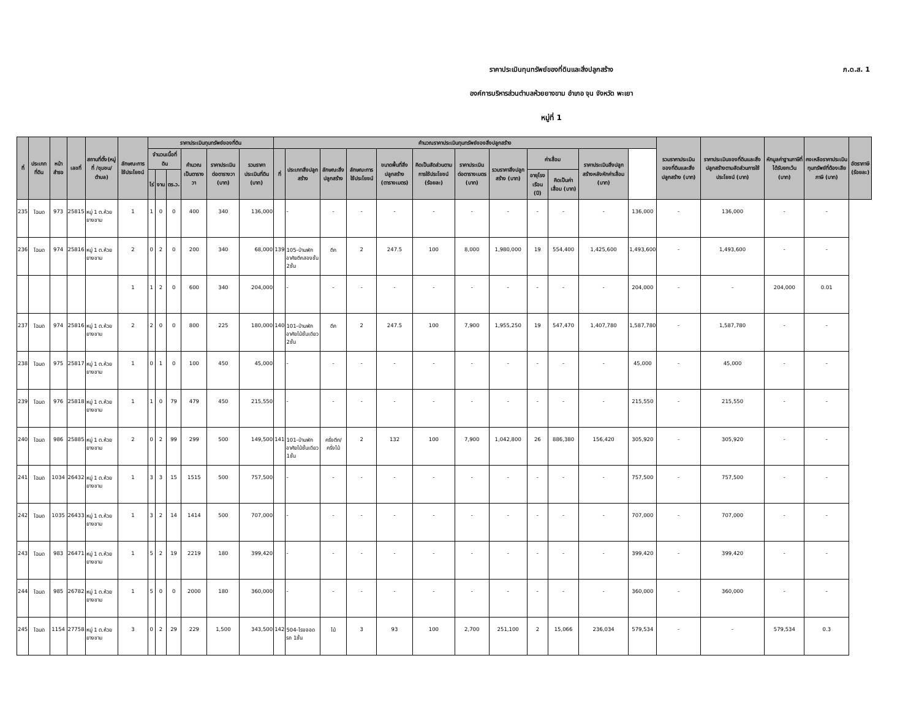ภ.ด.ส. 1
ราคาประเมินทุนทรัพย์ของที่ดินและสิ่งปลูกสร้าง
องค์การบริหารส่วนตำบลห้วยยางขาม อำเภอ จุน จังหวัด พะเยา
หมู่ที่ 1
| ที่ | ประเภทที่ดิน | หน้าสำรจ | เลขที่ | สถานที่ตั้ง(หมู่ที่ /ชุมชน/ ตำบล) | ลักษณะการใช้ประโยชน์ | ราคาประเมินทุนทรัพย์ของที่ดิน | | | | | | คำนวณราคาประเมินทุนทรัพย์ของสิ่งปลูกสร้าง | | | | | | | | | | | | รวมราคาประเมินของที่ดินและสิ่งปลูกสร้าง (บาท) | ราคาประเมินของที่ดินและสิ่งปลูกสร้างตามสัดส่วนการใช้ประโยชน์ (บาท) | หักมูลค่าฐานภาษีที่ได้รับยกเว้น (บาท) | คงเหลือราคาประเมินทุนทรัพย์ที่ต้องเสียภาษี (บาท) | อัตราภาษี (ร้อยละ) |
| --- | --- | --- | --- | --- | --- | --- | --- | --- | --- | --- | --- | --- | --- | --- | --- | --- | --- | --- | --- | --- | --- | --- | --- | --- | --- | --- | --- | --- |
| | | | | | | จำนวนเนื้อที่ดิน | | | คำนวณเป็นตารางวา | ราคาประเมินต่อตารางวา (บาท) | รวมราคาประเมินที่ดิน (บาท) | ที่ | ประเภทสิ่งปลูกสร้าง | ลักษณะสิ่งปลูกสร้าง | ลักษณะการใช้ประโยชน์ | ขนาดพื้นที่สิ่งปลูกสร้าง (ตารางเมตร) | คิดเป็นสัดส่วนตามการใช้ประโยชน์ (ร้อยละ) | ราคาประเมินต่อตารางเมตร (บาท) | รวมราคาสิ่งปลูกสร้าง (บาท) | ค่าเสื่อม | | ราคาประเมินสิ่งปลูกสร้างหลังหักค่าเสื่อม (บาท) | | | | | | |
| | | | | | | ไร่ | งาน | ตร.ว. | | | | | | | | | | | | อายุโรงเรือน (ปี) | คิดเป็นค่าเสื่อม (บาท) | | | | | | | |
| 235 | โฉนด | 973 | 25815 | หมู่ 1 ต.ห้วยยางขาม | 1 | 1 | 0 | 0 | 400 | 340 | 136,000 | | - | - | - | - | - | - | - | - | - | - | 136,000 | - | 136,000 | - | - | |
| 236 | โฉนด | 974 | 25816 | หมู่ 1 ต.ห้วยยางขาม | 2 | 0 | 2 | 0 | 200 | 340 | 68,000 | 139 | 105-บ้านพักอาศัยตึกสองชั้น 2ชั้น | ตึก | 2 | 247.5 | 100 | 8,000 | 1,980,000 | 19 | 554,400 | 1,425,600 | 1,493,600 | - | 1,493,600 | - | - | |
| | | | | | 1 | 1 | 2 | 0 | 600 | 340 | 204,000 | | - | - | - | - | - | - | - | - | - | - | 204,000 | - | - | 204,000 | 0.01 | |
| 237 | โฉนด | 974 | 25816 | หมู่ 1 ต.ห้วยยางขาม | 2 | 2 | 0 | 0 | 800 | 225 | 180,000 | 140 | 101-บ้านพักอาศัยไม้ชั้นเดียว 2ชั้น | ตึก | 2 | 247.5 | 100 | 7,900 | 1,955,250 | 19 | 547,470 | 1,407,780 | 1,587,780 | - | 1,587,780 | - | - | |
| 238 | โฉนด | 975 | 25817 | หมู่ 1 ต.ห้วยยางขาม | 1 | 0 | 1 | 0 | 100 | 450 | 45,000 | | - | - | - | - | - | - | - | - | - | - | 45,000 | - | 45,000 | - | - | |
| 239 | โฉนด | 976 | 25818 | หมู่ 1 ต.ห้วยยางขาม | 1 | 1 | 0 | 79 | 479 | 450 | 215,550 | | - | - | - | - | - | - | - | - | - | - | 215,550 | - | 215,550 | - | - | |
| 240 | โฉนด | 986 | 25885 | หมู่ 1 ต.ห้วยยางขาม | 2 | 0 | 2 | 99 | 299 | 500 | 149,500 | 141 | 101-บ้านพักอาศัยไม้ชั้นเดียว 1ชั้น | ครึ่งตึก/ครึ่งไม้ | 2 | 132 | 100 | 7,900 | 1,042,800 | 26 | 886,380 | 156,420 | 305,920 | - | 305,920 | - | - | |
| 241 | โฉนด | 1034 | 26432 | หมู่ 1 ต.ห้วยยางขาม | 1 | 3 | 3 | 15 | 1515 | 500 | 757,500 | | - | - | - | - | - | - | - | - | - | - | 757,500 | - | 757,500 | - | - | |
| 242 | โฉนด | 1035 | 26433 | หมู่ 1 ต.ห้วยยางขาม | 1 | 3 | 2 | 14 | 1414 | 500 | 707,000 | | - | - | - | - | - | - | - | - | - | - | 707,000 | - | 707,000 | - | - | |
| 243 | โฉนด | 983 | 26471 | หมู่ 1 ต.ห้วยยางขาม | 1 | 5 | 2 | 19 | 2219 | 180 | 399,420 | | - | - | - | - | - | - | - | - | - | - | 399,420 | - | 399,420 | - | - | |
| 244 | โฉนด | 985 | 26782 | หมู่ 1 ต.ห้วยยางขาม | 1 | 5 | 0 | 0 | 2000 | 180 | 360,000 | | - | - | - | - | - | - | - | - | - | - | 360,000 | - | 360,000 | - | - | |
| 245 | โฉนด | 1154 | 27758 | หมู่ 1 ต.ห้วยยางขาม | 3 | 0 | 2 | 29 | 229 | 1,500 | 343,500 | 142 | 504-โรงจอดรถ 1ชั้น | ไม้ | 3 | 93 | 100 | 2,700 | 251,100 | 2 | 15,066 | 236,034 | 579,534 | - | - | 579,534 | 0.3 | |